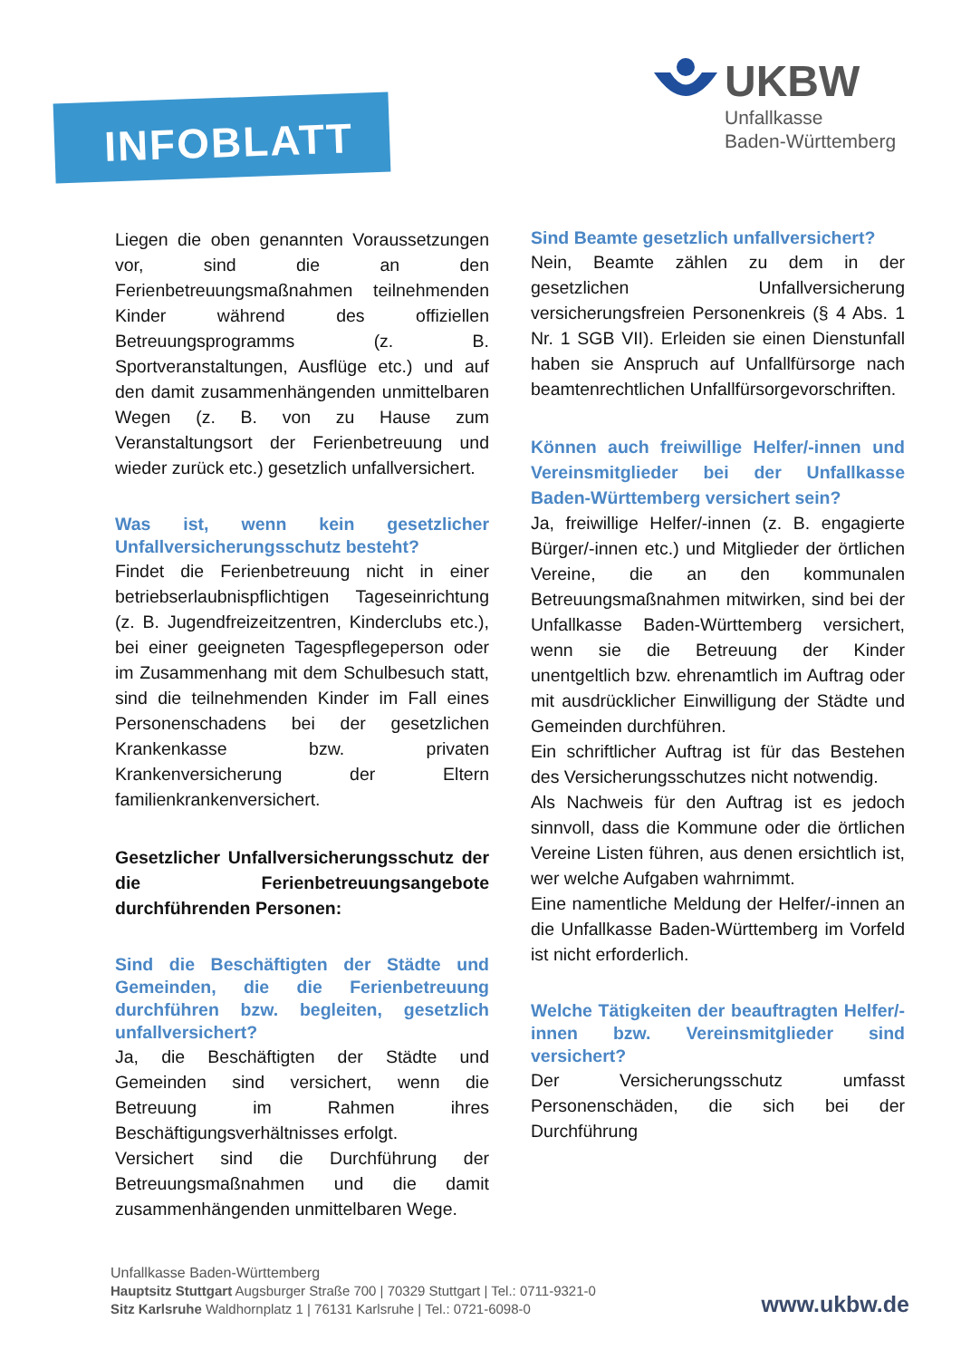INFOBLATT
UKBW
Unfallkasse
Baden-Württemberg
Liegen die oben genannten Voraussetzungen vor, sind die an den Ferienbetreuungsmaßnahmen teilnehmenden Kinder während des offiziellen Betreuungsprogramms (z. B. Sportveranstaltungen, Ausflüge etc.) und auf den damit zusammenhängenden unmittelbaren Wegen (z. B. von zu Hause zum Veranstaltungsort der Ferienbetreuung und wieder zurück etc.) gesetzlich unfallversichert.
Was ist, wenn kein gesetzlicher Unfallversicherungsschutz besteht?
Findet die Ferienbetreuung nicht in einer betriebserlaubnispflichtigen Tageseinrichtung (z. B. Jugendfreizeitzentren, Kinderclubs etc.), bei einer geeigneten Tagespflegeperson oder im Zusammenhang mit dem Schulbesuch statt, sind die teilnehmenden Kinder im Fall eines Personenschadens bei der gesetzlichen Krankenkasse bzw. privaten Krankenversicherung der Eltern familienkrankenversichert.
Gesetzlicher Unfallversicherungsschutz der die Ferienbetreuungsangebote durchführenden Personen:
Sind die Beschäftigten der Städte und Gemeinden, die die Ferienbetreuung durchführen bzw. begleiten, gesetzlich unfallversichert?
Ja, die Beschäftigten der Städte und Gemeinden sind versichert, wenn die Betreuung im Rahmen ihres Beschäftigungsverhältnisses erfolgt.
Versichert sind die Durchführung der Betreuungsmaßnahmen und die damit zusammenhängenden unmittelbaren Wege.
Sind Beamte gesetzlich unfallversichert?
Nein, Beamte zählen zu dem in der gesetzlichen Unfallversicherung versicherungsfreien Personenkreis (§ 4 Abs. 1 Nr. 1 SGB VII). Erleiden sie einen Dienstunfall haben sie Anspruch auf Unfallfürsorge nach beamtenrechtlichen Unfallfürsorgevorschriften.
Können auch freiwillige Helfer/-innen und Vereinsmitglieder bei der Unfallkasse Baden-Württemberg versichert sein?
Ja, freiwillige Helfer/-innen (z. B. engagierte Bürger/-innen etc.) und Mitglieder der örtlichen Vereine, die an den kommunalen Betreuungsmaßnahmen mitwirken, sind bei der Unfallkasse Baden-Württemberg versichert, wenn sie die Betreuung der Kinder unentgeltlich bzw. ehrenamtlich im Auftrag oder mit ausdrücklicher Einwilligung der Städte und Gemeinden durchführen.
Ein schriftlicher Auftrag ist für das Bestehen des Versicherungsschutzes nicht notwendig.
Als Nachweis für den Auftrag ist es jedoch sinnvoll, dass die Kommune oder die örtlichen Vereine Listen führen, aus denen ersichtlich ist, wer welche Aufgaben wahrnimmt.
Eine namentliche Meldung der Helfer/-innen an die Unfallkasse Baden-Württemberg im Vorfeld ist nicht erforderlich.
Welche Tätigkeiten der beauftragten Helfer/-innen bzw. Vereinsmitglieder sind versichert?
Der Versicherungsschutz umfasst Personenschäden, die sich bei der Durchführung
Unfallkasse Baden-Württemberg
Hauptsitz Stuttgart Augsburger Straße 700 | 70329 Stuttgart | Tel.: 0711-9321-0
Sitz Karlsruhe Waldhornplatz 1 | 76131 Karlsruhe | Tel.: 0721-6098-0
www.ukbw.de